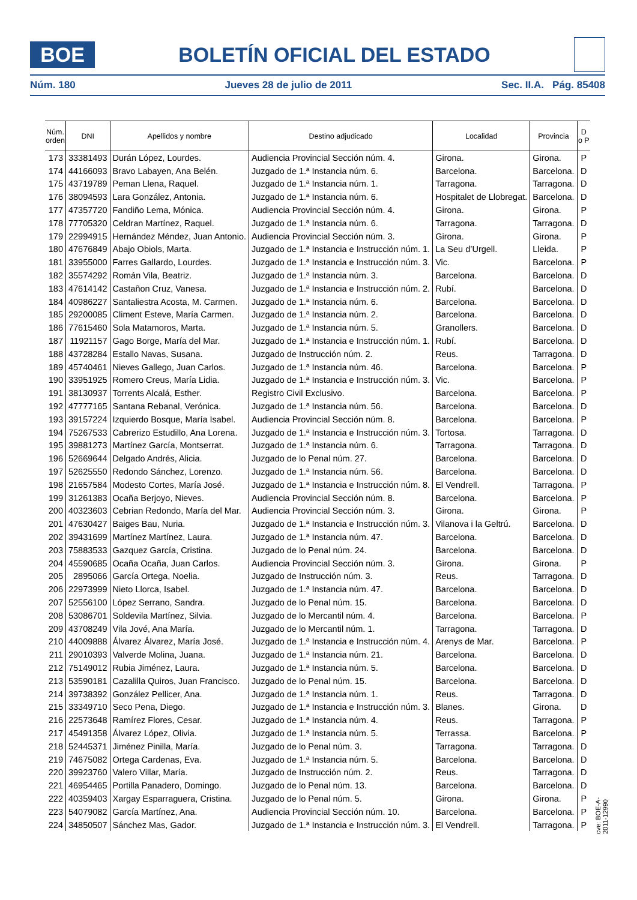BOE
BOLETÍN OFICIAL DEL ESTADO
Núm. 180 Jueves 28 de julio de 2011 Sec. II.A. Pág. 85408
| Núm. orden | DNI | Apellidos y nombre | Destino adjudicado | Localidad | Provincia | D o P |
| --- | --- | --- | --- | --- | --- | --- |
| 173 | 33381493 | Durán López, Lourdes. | Audiencia Provincial Sección núm. 4. | Girona. | Girona. | P |
| 174 | 44166093 | Bravo Labayen, Ana Belén. | Juzgado de 1.ª Instancia núm. 6. | Barcelona. | Barcelona. | D |
| 175 | 43719789 | Peman Llena, Raquel. | Juzgado de 1.ª Instancia núm. 1. | Tarragona. | Tarragona. | D |
| 176 | 38094593 | Lara González, Antonia. | Juzgado de 1.ª Instancia núm. 6. | Hospitalet de Llobregat. | Barcelona. | D |
| 177 | 47357720 | Fandiño Lema, Mónica. | Audiencia Provincial Sección núm. 4. | Girona. | Girona. | P |
| 178 | 77705320 | Celdran Martínez, Raquel. | Juzgado de 1.ª Instancia núm. 6. | Tarragona. | Tarragona. | D |
| 179 | 22994915 | Hernández Méndez, Juan Antonio. | Audiencia Provincial Sección núm. 3. | Girona. | Girona. | P |
| 180 | 47676849 | Abajo Obiols, Marta. | Juzgado de 1.ª Instancia e Instrucción núm. 1. | La Seu d’Urgell. | Lleida. | P |
| 181 | 33955000 | Farres Gallardo, Lourdes. | Juzgado de 1.ª Instancia e Instrucción núm. 3. | Vic. | Barcelona. | P |
| 182 | 35574292 | Román Vila, Beatriz. | Juzgado de 1.ª Instancia núm. 3. | Barcelona. | Barcelona. | D |
| 183 | 47614142 | Castañon Cruz, Vanesa. | Juzgado de 1.ª Instancia e Instrucción núm. 2. | Rubí. | Barcelona. | D |
| 184 | 40986227 | Santaliestra Acosta, M. Carmen. | Juzgado de 1.ª Instancia núm. 6. | Barcelona. | Barcelona. | D |
| 185 | 29200085 | Climent Esteve, María Carmen. | Juzgado de 1.ª Instancia núm. 2. | Barcelona. | Barcelona. | D |
| 186 | 77615460 | Sola Matamoros, Marta. | Juzgado de 1.ª Instancia núm. 5. | Granollers. | Barcelona. | D |
| 187 | 11921157 | Gago Borge, María del Mar. | Juzgado de 1.ª Instancia e Instrucción núm. 1. | Rubí. | Barcelona. | D |
| 188 | 43728284 | Estallo Navas, Susana. | Juzgado de Instrucción núm. 2. | Reus. | Tarragona. | D |
| 189 | 45740461 | Nieves Gallego, Juan Carlos. | Juzgado de 1.ª Instancia núm. 46. | Barcelona. | Barcelona. | P |
| 190 | 33951925 | Romero Creus, María Lidia. | Juzgado de 1.ª Instancia e Instrucción núm. 3. | Vic. | Barcelona. | P |
| 191 | 38130937 | Torrents Alcalá, Esther. | Registro Civil Exclusivo. | Barcelona. | Barcelona. | P |
| 192 | 47777165 | Santana Rebanal, Verónica. | Juzgado de 1.ª Instancia núm. 56. | Barcelona. | Barcelona. | D |
| 193 | 39157224 | Izquierdo Bosque, María Isabel. | Audiencia Provincial Sección núm. 8. | Barcelona. | Barcelona. | P |
| 194 | 75267533 | Cabrerizo Estudillo, Ana Lorena. | Juzgado de 1.ª Instancia e Instrucción núm. 3. | Tortosa. | Tarragona. | D |
| 195 | 39881273 | Martínez García, Montserrat. | Juzgado de 1.ª Instancia núm. 6. | Tarragona. | Tarragona. | D |
| 196 | 52669644 | Delgado Andrés, Alicia. | Juzgado de lo Penal núm. 27. | Barcelona. | Barcelona. | D |
| 197 | 52625550 | Redondo Sánchez, Lorenzo. | Juzgado de 1.ª Instancia núm. 56. | Barcelona. | Barcelona. | D |
| 198 | 21657584 | Modesto Cortes, María José. | Juzgado de 1.ª Instancia e Instrucción núm. 8. | El Vendrell. | Tarragona. | P |
| 199 | 31261383 | Ocaña Berjoyo, Nieves. | Audiencia Provincial Sección núm. 8. | Barcelona. | Barcelona. | P |
| 200 | 40323603 | Cebrian Redondo, María del Mar. | Audiencia Provincial Sección núm. 3. | Girona. | Girona. | P |
| 201 | 47630427 | Baiges Bau, Nuria. | Juzgado de 1.ª Instancia e Instrucción núm. 3. | Vilanova i la Geltrú. | Barcelona. | D |
| 202 | 39431699 | Martínez Martínez, Laura. | Juzgado de 1.ª Instancia núm. 47. | Barcelona. | Barcelona. | D |
| 203 | 75883533 | Gazquez García, Cristina. | Juzgado de lo Penal núm. 24. | Barcelona. | Barcelona. | D |
| 204 | 45590685 | Ocaña Ocaña, Juan Carlos. | Audiencia Provincial Sección núm. 3. | Girona. | Girona. | P |
| 205 | 2895066 | García Ortega, Noelia. | Juzgado de Instrucción núm. 3. | Reus. | Tarragona. | D |
| 206 | 22973999 | Nieto Llorca, Isabel. | Juzgado de 1.ª Instancia núm. 47. | Barcelona. | Barcelona. | D |
| 207 | 52556100 | López Serrano, Sandra. | Juzgado de lo Penal núm. 15. | Barcelona. | Barcelona. | D |
| 208 | 53086701 | Soldevila Martínez, Silvia. | Juzgado de lo Mercantil núm. 4. | Barcelona. | Barcelona. | P |
| 209 | 43708249 | Vila Jové, Ana María. | Juzgado de lo Mercantil núm. 1. | Tarragona. | Tarragona. | D |
| 210 | 44009888 | Álvarez Álvarez, María José. | Juzgado de 1.ª Instancia e Instrucción núm. 4. | Arenys de Mar. | Barcelona. | P |
| 211 | 29010393 | Valverde Molina, Juana. | Juzgado de 1.ª Instancia núm. 21. | Barcelona. | Barcelona. | D |
| 212 | 75149012 | Rubia Jiménez, Laura. | Juzgado de 1.ª Instancia núm. 5. | Barcelona. | Barcelona. | D |
| 213 | 53590181 | Cazalilla Quiros, Juan Francisco. | Juzgado de lo Penal núm. 15. | Barcelona. | Barcelona. | D |
| 214 | 39738392 | González Pellicer, Ana. | Juzgado de 1.ª Instancia núm. 1. | Reus. | Tarragona. | D |
| 215 | 33349710 | Seco Pena, Diego. | Juzgado de 1.ª Instancia e Instrucción núm. 3. | Blanes. | Girona. | D |
| 216 | 22573648 | Ramírez Flores, Cesar. | Juzgado de 1.ª Instancia núm. 4. | Reus. | Tarragona. | P |
| 217 | 45491358 | Álvarez López, Olivia. | Juzgado de 1.ª Instancia núm. 5. | Terrassa. | Barcelona. | P |
| 218 | 52445371 | Jiménez Pinilla, María. | Juzgado de lo Penal núm. 3. | Tarragona. | Tarragona. | D |
| 219 | 74675082 | Ortega Cardenas, Eva. | Juzgado de 1.ª Instancia núm. 5. | Barcelona. | Barcelona. | D |
| 220 | 39923760 | Valero Villar, María. | Juzgado de Instrucción núm. 2. | Reus. | Tarragona. | D |
| 221 | 46954465 | Portilla Panadero, Domingo. | Juzgado de lo Penal núm. 13. | Barcelona. | Barcelona. | D |
| 222 | 40359403 | Xargay Esparraguera, Cristina. | Juzgado de lo Penal núm. 5. | Girona. | Girona. | P |
| 223 | 54079082 | García Martínez, Ana. | Audiencia Provincial Sección núm. 10. | Barcelona. | Barcelona. | P |
| 224 | 34850507 | Sánchez Mas, Gador. | Juzgado de 1.ª Instancia e Instrucción núm. 3. | El Vendrell. | Tarragona. | P |
cve: BOE-A-2011-12990